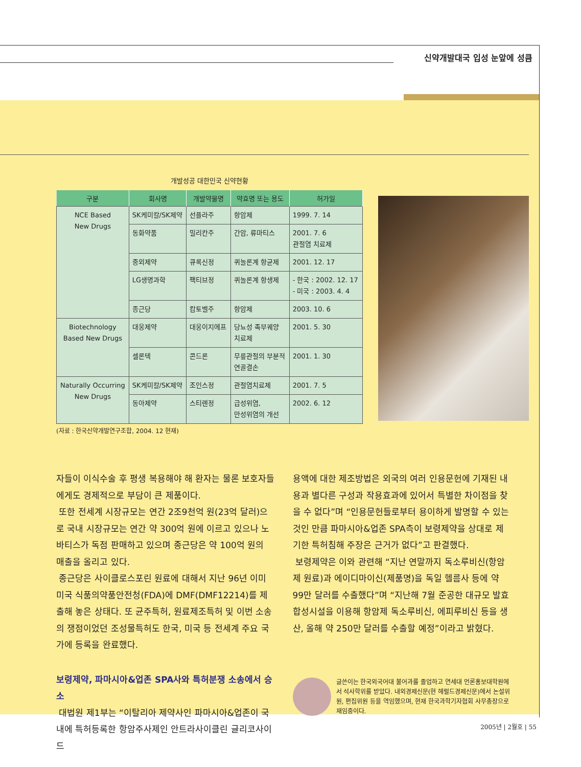신약개발대국 입성 눈앞에 성큼
개발성공 대한민국 신약현황
| 구분 | 회사명 | 개발약물명 | 약효명 또는 용도 | 허가일 |
| --- | --- | --- | --- | --- |
| NCE Based New Drugs | SK케미칼/SK제약 | 선플라주 | 항암제 | 1999. 7. 14 |
| | 동화약품 | 밀리칸주 | 간암, 류마티스 | 2001. 7. 6 관절염 치료제 |
| | 중외제약 | 큐록신정 | 퀴놀론계 항균제 | 2001. 12. 17 |
| | LG생명과학 | 팩티브정 | 퀴놀론계 항생제 | - 한국 : 2002. 12. 17 - 미국 : 2003. 4. 4 |
| | 종근당 | 캄토벨주 | 항암제 | 2003. 10. 6 |
| Biotechnology Based New Drugs | 대웅제약 | 대웅이지에프 | 당뇨성 족부궤양 치료제 | 2001. 5. 30 |
| | 셀론텍 | 콘드론 | 무릎관절의 부분적 연골결손 | 2001. 1. 30 |
| Naturally Occurring New Drugs | SK케미칼/SK제약 | 조인스정 | 관절염치료제 | 2001. 7. 5 |
| | 동아제약 | 스티렌정 | 급성위염, 만성위염의 개선 | 2002. 6. 12 |
(자료 : 한국신약개발연구조합, 2004. 12 현재)
자들이 이식수술 후 평생 복용해야 해 환자는 물론 보호자들에게도 경제적으로 부담이 큰 제품이다.
또한 전세계 시장규모는 연간 2조9천억 원(23억 달러)으로 국내 시장규모는 연간 약 300억 원에 이르고 있으나 노바티스가 독점 판매하고 있으며 종근당은 약 100억 원의 매출을 올리고 있다.
종근당은 사이클로스포린 원료에 대해서 지난 96년 이미 미국 식품의약품안전청(FDA)에 DMF(DMF12214)를 제출해 놓은 상태다. 또 균주특허, 원료제조특허 및 이번 소송의 쟁점이었던 조성물특허도 한국, 미국 등 전세계 주요 국가에 등록을 완료했다.
보령제약, 파마시아&업존 SPA사와 특허분쟁 소송에서 승소
대법원 제1부는 “이탈리아 제약사인 파마시아&업존이 국내에 특허등록한 항암주사제인 안트라사이클린 글리코사이드
용액에 대한 제조방법은 외국의 여러 인용문헌에 기재된 내용과 별다른 구성과 작용효과에 있어서 특별한 차이점을 찾을 수 없다”며 “인용문헌들로부터 용이하게 발명할 수 있는 것인 만큼 파마시아&업존 SPA측이 보령제약을 상대로 제기한 특허침해 주장은 근거가 없다”고 판결했다.
보령제약은 이와 관련해 “지난 연말까지 독소루비신(항암제 원료)과 에이디마이신(제품명)을 독일 헬름사 등에 약 99만 달러를 수출했다”며 “지난해 7월 준공한 대규모 발효합성시설을 이용해 항암제 독소루비신, 에피루비신 등을 생산, 올해 약 250만 달러를 수출할 예정”이라고 밝혔다.
글쓴이는 한국외국어대 불어과를 졸업하고 연세대 언론홍보대학원에서 석사학위를 받았다. 내외경제신문(현 헤럴드경제신문)에서 논설위원, 편집위원 등을 역임했으며, 현재 한국과학기자협회 사무총장으로 재임중이다.
2005년 | 2월호 | 55